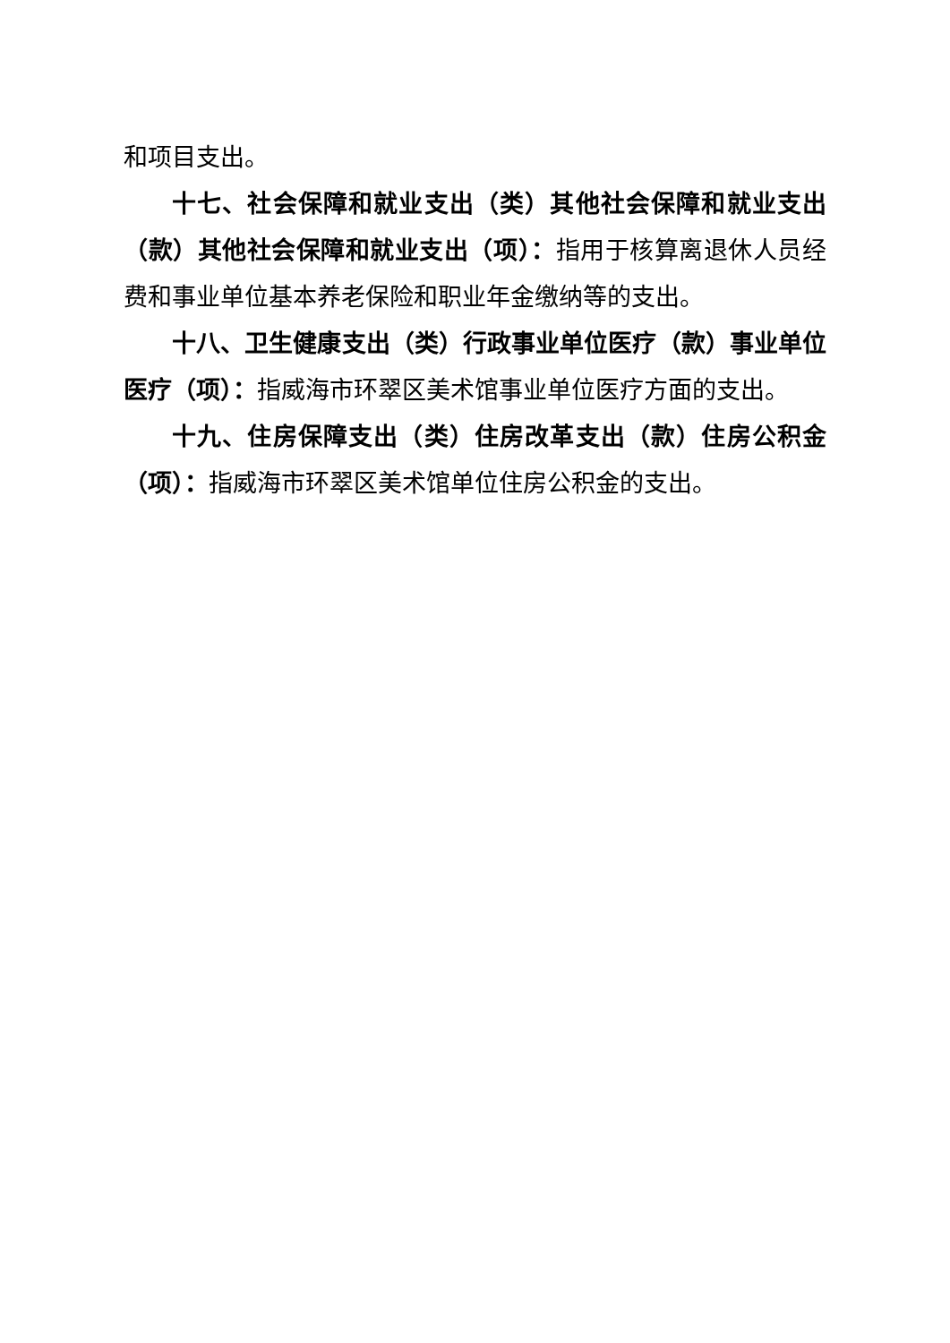和项目支出。
十七、社会保障和就业支出（类）其他社会保障和就业支出（款）其他社会保障和就业支出（项）：指用于核算离退休人员经费和事业单位基本养老保险和职业年金缴纳等的支出。
十八、卫生健康支出（类）行政事业单位医疗（款）事业单位医疗（项）：指威海市环翠区美术馆事业单位医疗方面的支出。
十九、住房保障支出（类）住房改革支出（款）住房公积金（项）：指威海市环翠区美术馆单位住房公积金的支出。